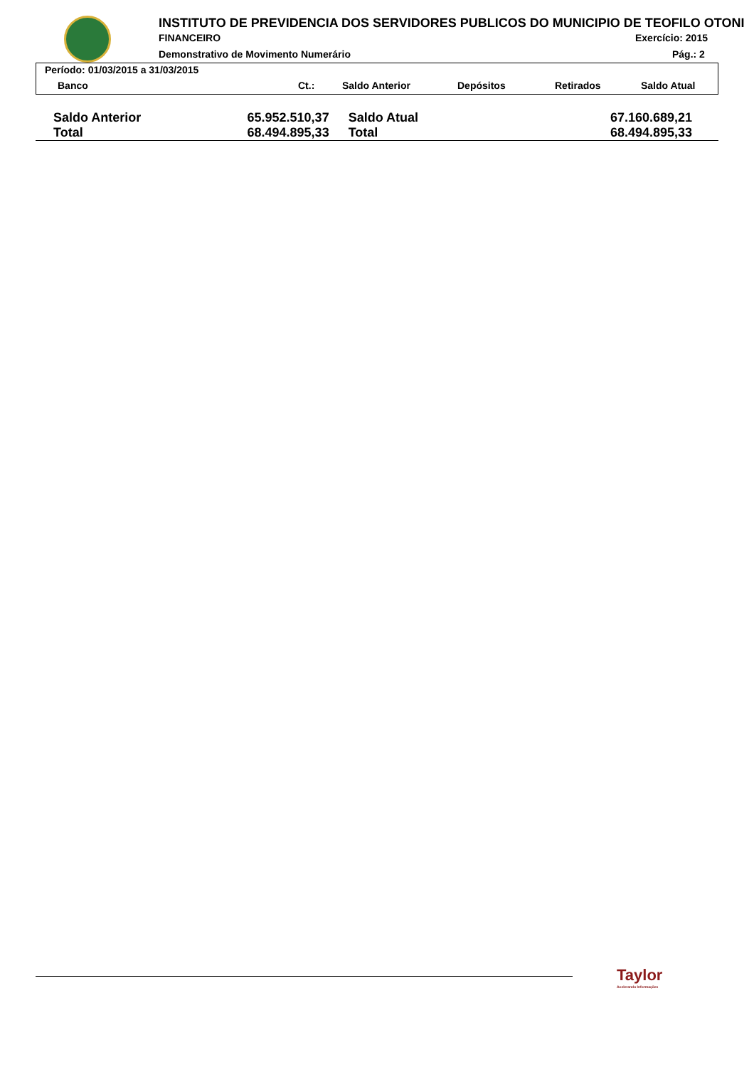INSTITUTO DE PREVIDENCIA DOS SERVIDORES PUBLICOS DO MUNICIPIO DE TEOFILO OTONI
FINANCEIRO Exercício: 2015
Demonstrativo de Movimento Numerário
Pág.: 2
Período: 01/03/2015 a 31/03/2015
Banco Ct.: Saldo Anterior Depósitos Retirados Saldo Atual
| Saldo Anterior | 65.952.510,37 | Saldo Atual | 67.160.689,21 |
| Total | 68.494.895,33 | Total | 68.494.895,33 |
Taylor
Acelerando Informações